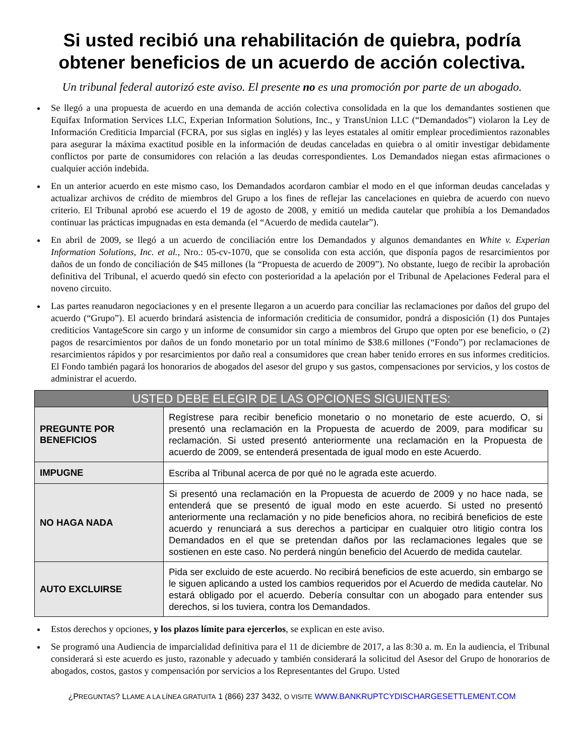Si usted recibió una rehabilitación de quiebra, podría obtener beneficios de un acuerdo de acción colectiva.
Un tribunal federal autorizó este aviso. El presente no es una promoción por parte de un abogado.
Se llegó a una propuesta de acuerdo en una demanda de acción colectiva consolidada en la que los demandantes sostienen que Equifax Information Services LLC, Experian Information Solutions, Inc., y TransUnion LLC (“Demandados”) violaron la Ley de Información Crediticia Imparcial (FCRA, por sus siglas en inglés) y las leyes estatales al omitir emplear procedimientos razonables para asegurar la máxima exactitud posible en la información de deudas canceladas en quiebra o al omitir investigar debidamente conflictos por parte de consumidores con relación a las deudas correspondientes. Los Demandados niegan estas afirmaciones o cualquier acción indebida.
En un anterior acuerdo en este mismo caso, los Demandados acordaron cambiar el modo en el que informan deudas canceladas y actualizar archivos de crédito de miembros del Grupo a los fines de reflejar las cancelaciones en quiebra de acuerdo con nuevo criterio. El Tribunal aprobó ese acuerdo el 19 de agosto de 2008, y emitió un medida cautelar que prohibía a los Demandados continuar las prácticas impugnadas en esta demanda (el “Acuerdo de medida cautelar”).
En abril de 2009, se llegó a un acuerdo de conciliación entre los Demandados y algunos demandantes en White v. Experian Information Solutions, Inc. et al., Nro.: 05-cv-1070, que se consolida con esta acción, que disponía pagos de resarcimientos por daños de un fondo de conciliación de $45 millones (la “Propuesta de acuerdo de 2009”). No obstante, luego de recibir la aprobación definitiva del Tribunal, el acuerdo quedó sin efecto con posterioridad a la apelación por el Tribunal de Apelaciones Federal para el noveno circuito.
Las partes reanudaron negociaciones y en el presente llegaron a un acuerdo para conciliar las reclamaciones por daños del grupo del acuerdo (“Grupo”). El acuerdo brindará asistencia de información crediticia de consumidor, pondrá a disposición (1) dos Puntajes crediticios VantageScore sin cargo y un informe de consumidor sin cargo a miembros del Grupo que opten por ese beneficio, o (2) pagos de resarcimientos por daños de un fondo monetario por un total mínimo de $38.6 millones (“Fondo”) por reclamaciones de resarcimientos rápidos y por resarcimientos por daño real a consumidores que crean haber tenido errores en sus informes crediticios. El Fondo también pagará los honorarios de abogados del asesor del grupo y sus gastos, compensaciones por servicios, y los costos de administrar el acuerdo.
| USTED DEBE ELEGIR DE LAS OPCIONES SIGUIENTES: | |
| --- | --- |
| PREGUNTE POR BENEFICIOS | Regístrese para recibir beneficio monetario o no monetario de este acuerdo, O, si presentó una reclamación en la Propuesta de acuerdo de 2009, para modificar su reclamación. Si usted presentó anteriormente una reclamación en la Propuesta de acuerdo de 2009, se entenderá presentada de igual modo en este Acuerdo. |
| IMPUGNE | Escriba al Tribunal acerca de por qué no le agrada este acuerdo. |
| NO HAGA NADA | Si presentó una reclamación en la Propuesta de acuerdo de 2009 y no hace nada, se entenderá que se presentó de igual modo en este acuerdo. Si usted no presentó anteriormente una reclamación y no pide beneficios ahora, no recibirá beneficios de este acuerdo y renunciará a sus derechos a participar en cualquier otro litigio contra los Demandados en el que se pretendan daños por las reclamaciones legales que se sostienen en este caso. No perderá ningún beneficio del Acuerdo de medida cautelar. |
| AUTO EXCLUIRSE | Pida ser excluido de este acuerdo. No recibirá beneficios de este acuerdo, sin embargo se le siguen aplicando a usted los cambios requeridos por el Acuerdo de medida cautelar. No estará obligado por el acuerdo. Debería consultar con un abogado para entender sus derechos, si los tuviera, contra los Demandados. |
Estos derechos y opciones, y los plazos límite para ejercerlos, se explican en este aviso.
Se programó una Audiencia de imparcialidad definitiva para el 11 de diciembre de 2017, a las 8:30 a. m. En la audiencia, el Tribunal considerará si este acuerdo es justo, razonable y adecuado y también considerará la solicitud del Asesor del Grupo de honorarios de abogados, costos, gastos y compensación por servicios a los Representantes del Grupo. Usted
¿PREGUNTAS? LLAME A LA LÍNEA GRATUITA 1 (866) 237 3432, O VISITE WWW.BANKRUPTCYDISCHARGESETTLEMENT.COM